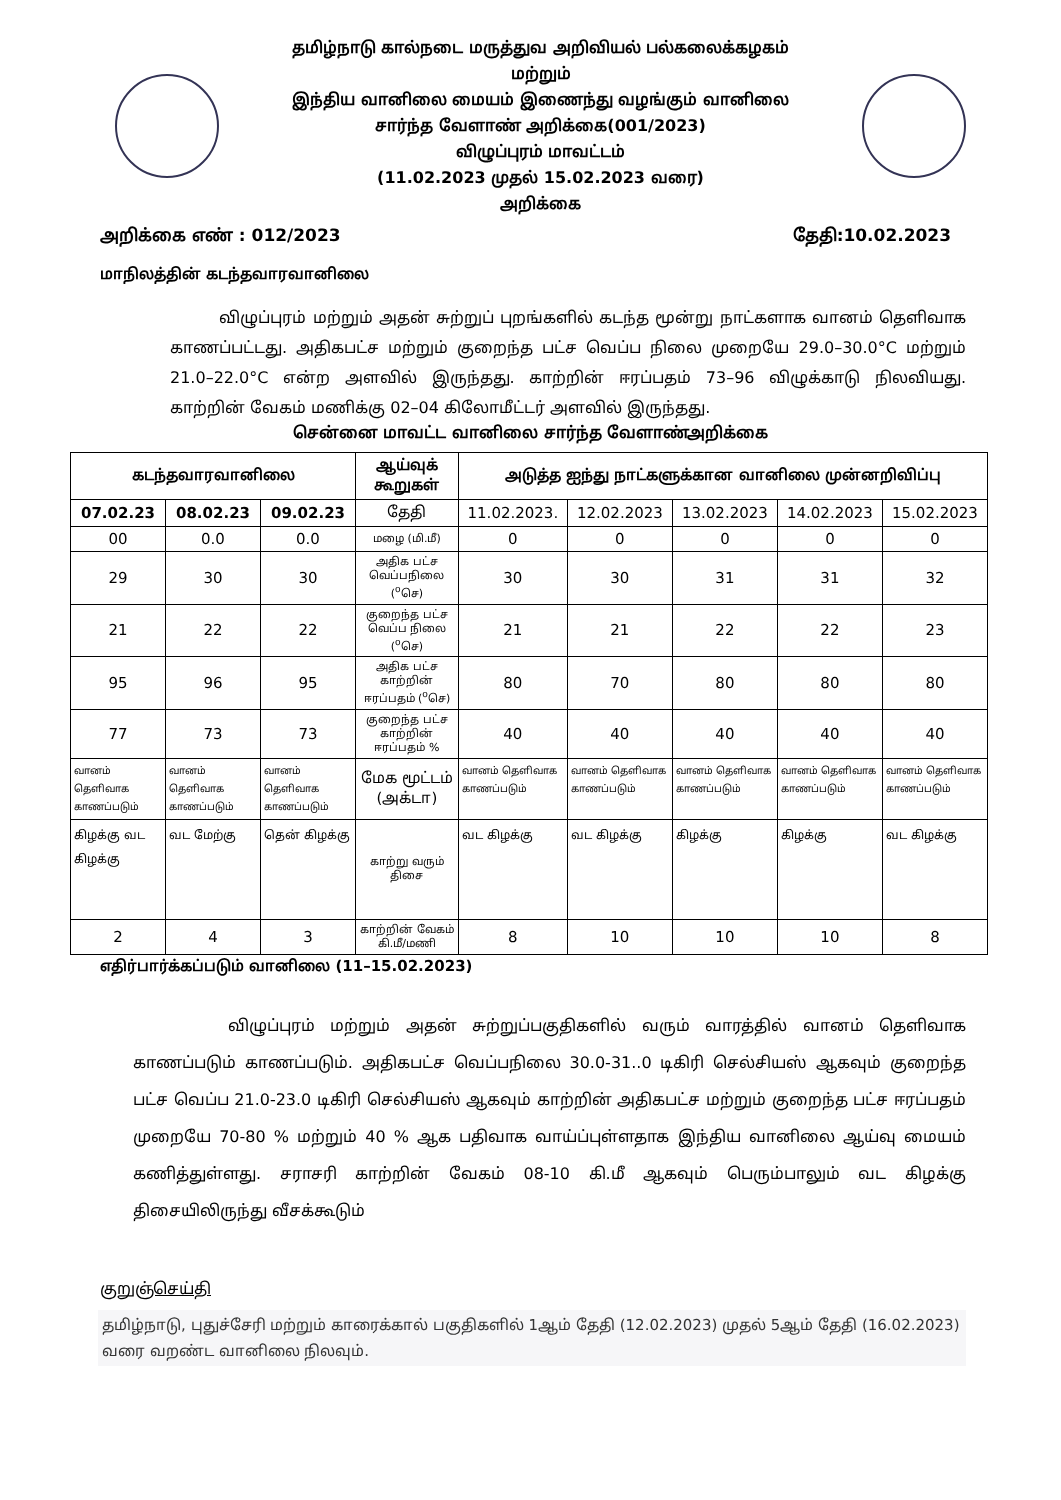தமிழ்நாடு கால்நடை மருத்துவ அறிவியல் பல்கலைக்கழகம்
மற்றும்
இந்திய வானிலை மையம் இணைந்து வழங்கும் வானிலை
சார்ந்த வேளாண் அறிக்கை(001/2023)
விழுப்புரம் மாவட்டம்
(11.02.2023 முதல் 15.02.2023 வரை)
அறிக்கை
அறிக்கை எண் : 012/2023 தேதி:10.02.2023
மாநிலத்தின் கடந்தவாரவானிலை
விழுப்புரம் மற்றும் அதன் சுற்றுப் புறங்களில் கடந்த மூன்று நாட்களாக வானம் தெளிவாக காணப்பட்டது. அதிகபட்ச மற்றும் குறைந்த பட்ச வெப்ப நிலை முறையே 29.0–30.0°C மற்றும் 21.0–22.0°C என்ற அளவில் இருந்தது. காற்றின் ஈரப்பதம் 73–96 விழுக்காடு நிலவியது. காற்றின் வேகம் மணிக்கு 02–04 கிலோமீட்டர் அளவில் இருந்தது.
சென்னை மாவட்ட வானிலை சார்ந்த வேளாண்அறிக்கை
| கடந்தவாரவானிலை | | | ஆய்வுக் கூறுகள் | அடுத்த ஐந்து நாட்களுக்கான வானிலை முன்னறிவிப்பு | | | | |
| --- | --- | --- | --- | --- | --- | --- | --- | --- |
| 07.02.23 | 08.02.23 | 09.02.23 | தேதி | 11.02.2023. | 12.02.2023 | 13.02.2023 | 14.02.2023 | 15.02.2023 |
| 00 | 0.0 | 0.0 | மழை (மி.மீ) | 0 | 0 | 0 | 0 | 0 |
| 29 | 30 | 30 | அதிக பட்ச வெப்பநிலை (<sup>o</sup>செ) | 30 | 30 | 31 | 31 | 32 |
| 21 | 22 | 22 | குறைந்த பட்ச வெப்ப நிலை (<sup>o</sup>செ) | 21 | 21 | 22 | 22 | 23 |
| 95 | 96 | 95 | அதிக பட்ச காற்றின் ஈரப்பதம் (<sup>o</sup>செ) | 80 | 70 | 80 | 80 | 80 |
| 77 | 73 | 73 | குறைந்த பட்ச காற்றின் ஈரப்பதம் % | 40 | 40 | 40 | 40 | 40 |
| வானம் தெளிவாக காணப்படும் | வானம் தெளிவாக காணப்படும் | வானம் தெளிவாக காணப்படும் | மேக மூட்டம் (அக்டா) | வானம் தெளிவாக காணப்படும் | வானம் தெளிவாக காணப்படும் | வானம் தெளிவாக காணப்படும் | வானம் தெளிவாக காணப்படும் | வானம் தெளிவாக காணப்படும் |
| கிழக்கு வட கிழக்கு | வட மேற்கு | தென் கிழக்கு | காற்று வரும் திசை | வட கிழக்கு | வட கிழக்கு | கிழக்கு | கிழக்கு | வட கிழக்கு |
| 2 | 4 | 3 | காற்றின் வேகம் கி.மீ/மணி | 8 | 10 | 10 | 10 | 8 |
எதிர்பார்க்கப்படும் வானிலை (11–15.02.2023)
விழுப்புரம் மற்றும் அதன் சுற்றுப்பகுதிகளில் வரும் வாரத்தில் வானம் தெளிவாக காணப்படும் காணப்படும். அதிகபட்ச வெப்பநிலை 30.0-31..0 டிகிரி செல்சியஸ் ஆகவும் குறைந்த பட்ச வெப்ப 21.0-23.0 டிகிரி செல்சியஸ் ஆகவும் காற்றின் அதிகபட்ச மற்றும் குறைந்த பட்ச ஈரப்பதம் முறையே 70-80 % மற்றும் 40 % ஆக பதிவாக வாய்ப்புள்ளதாக இந்திய வானிலை ஆய்வு மையம் கணித்துள்ளது. சராசரி காற்றின் வேகம் 08-10 கி.மீ ஆகவும் பெரும்பாலும் வட கிழக்கு திசையிலிருந்து வீசக்கூடும்
குறுஞ்செய்தி
தமிழ்நாடு, புதுச்சேரி மற்றும் காரைக்கால் பகுதிகளில் 1ஆம் தேதி (12.02.2023) முதல் 5ஆம் தேதி (16.02.2023) வரை வறண்ட வானிலை நிலவும்.